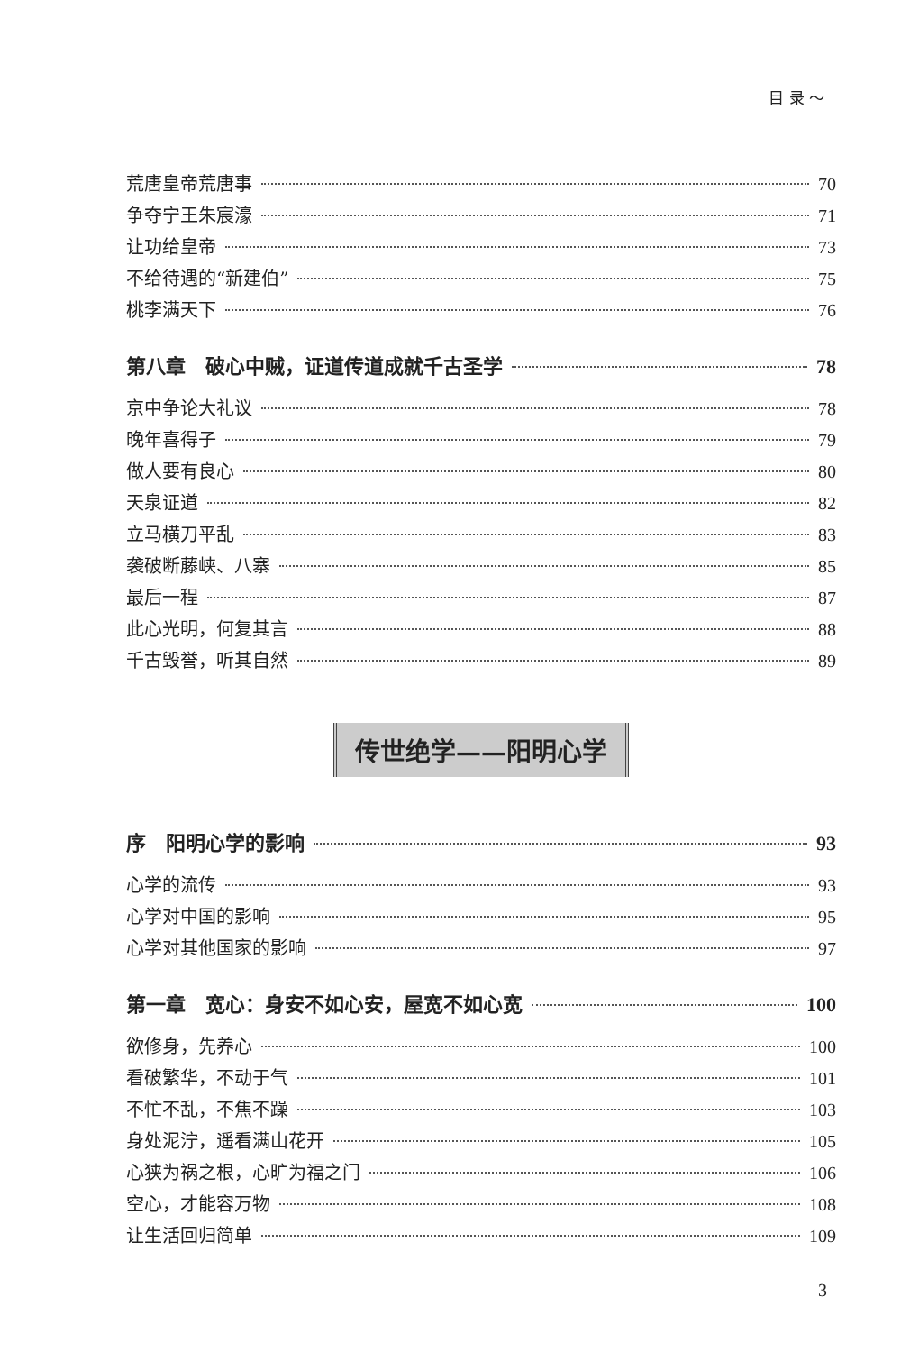目 录 ～
荒唐皇帝荒唐事 70
争夺宁王朱宸濠 71
让功给皇帝 73
不给待遇的“新建伯” 75
桃李满天下 76
第八章　破心中贼，证道传道成就千古圣学 78
京中争论大礼议 78
晚年喜得子 79
做人要有良心 80
天泉证道 82
立马横刀平乱 83
袭破断藤峡、八寨 85
最后一程 87
此心光明，何复其言 88
千古毁誉，听其自然 89
传世绝学——阳明心学
序　阳明心学的影响 93
心学的流传 93
心学对中国的影响 95
心学对其他国家的影响 97
第一章　宽心：身安不如心安，屋宽不如心宽 100
欲修身，先养心 100
看破繁华，不动于气 101
不忙不乱，不焦不躁 103
身处泥泞，遥看满山花开 105
心狭为祸之根，心旷为福之门 106
空心，才能容万物 108
让生活回归简单 109
3